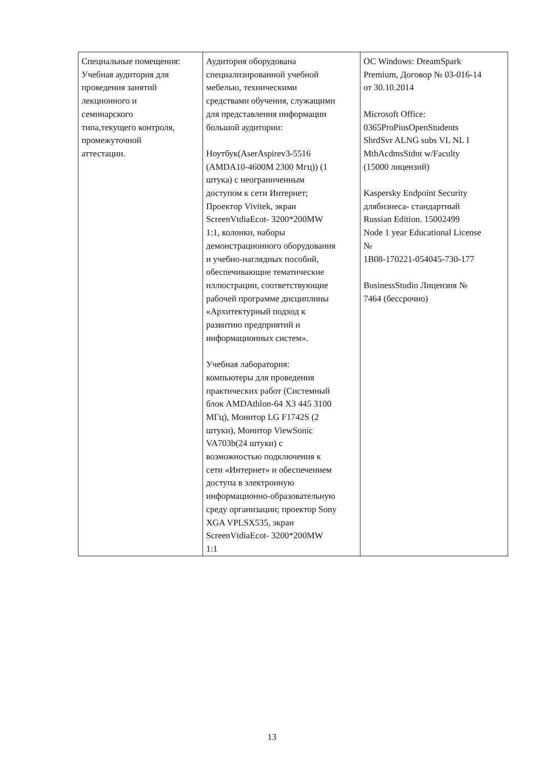| Специальные помещения: Учебная аудитория для проведения занятий лекционного и семинарского типа,текущего контроля, промежуточной аттестации. | Аудитория оборудована специализированной учебной мебелью, техническими средствами обучения, служащими для представления информации большой аудитории: Ноутбук(AserAspirev3-5516 (AMDA10-4600M 2300 Мгц)) (1 штука) с неограниченным доступом к сети Интернет; Проектор Vivitek, экран ScreenVtdiaEcot- 3200*200MW 1:1, колонки, наборы демонстрационного оборудования и учебно-наглядных пособий, обеспечивающие тематические иллюстрации, соответствующие рабочей программе дисциплины «Архитектурный подход к развитию предприятий и информационных систем». Учебная лаборатория: компьютеры для проведения практических работ (Системный блок AMDAthlon-64 X3 445 3100 МГц), Монитор LG F1742S (2 штуки), Монитор ViewSonic VA703b(24 штуки) с возможностью подключения к сети «Интернет» и обеспечением доступа в электронную информационно-образовательную среду организации; проектор Sony XGA VPLSX535, экран ScreenVtdiaEcot- 3200*200MW 1:1 | ОС Windows: DreamSpark Premium, Договор № 03-016-14 от 30.10.2014 Microsoft Office: 0365ProPiusOpenStudents ShrdSvr ALNG subs VL NL I MthAcdmsStdnt w/Faculty (15000 лицензий) Kaspersky Endpoint Security длябизнеса- стандартный Russian Edition. 15002499 Node 1 year Educational License № 1B08-170221-054045-730-177 BusinessStudio Лицензия № 7464 (бессрочно) |
13